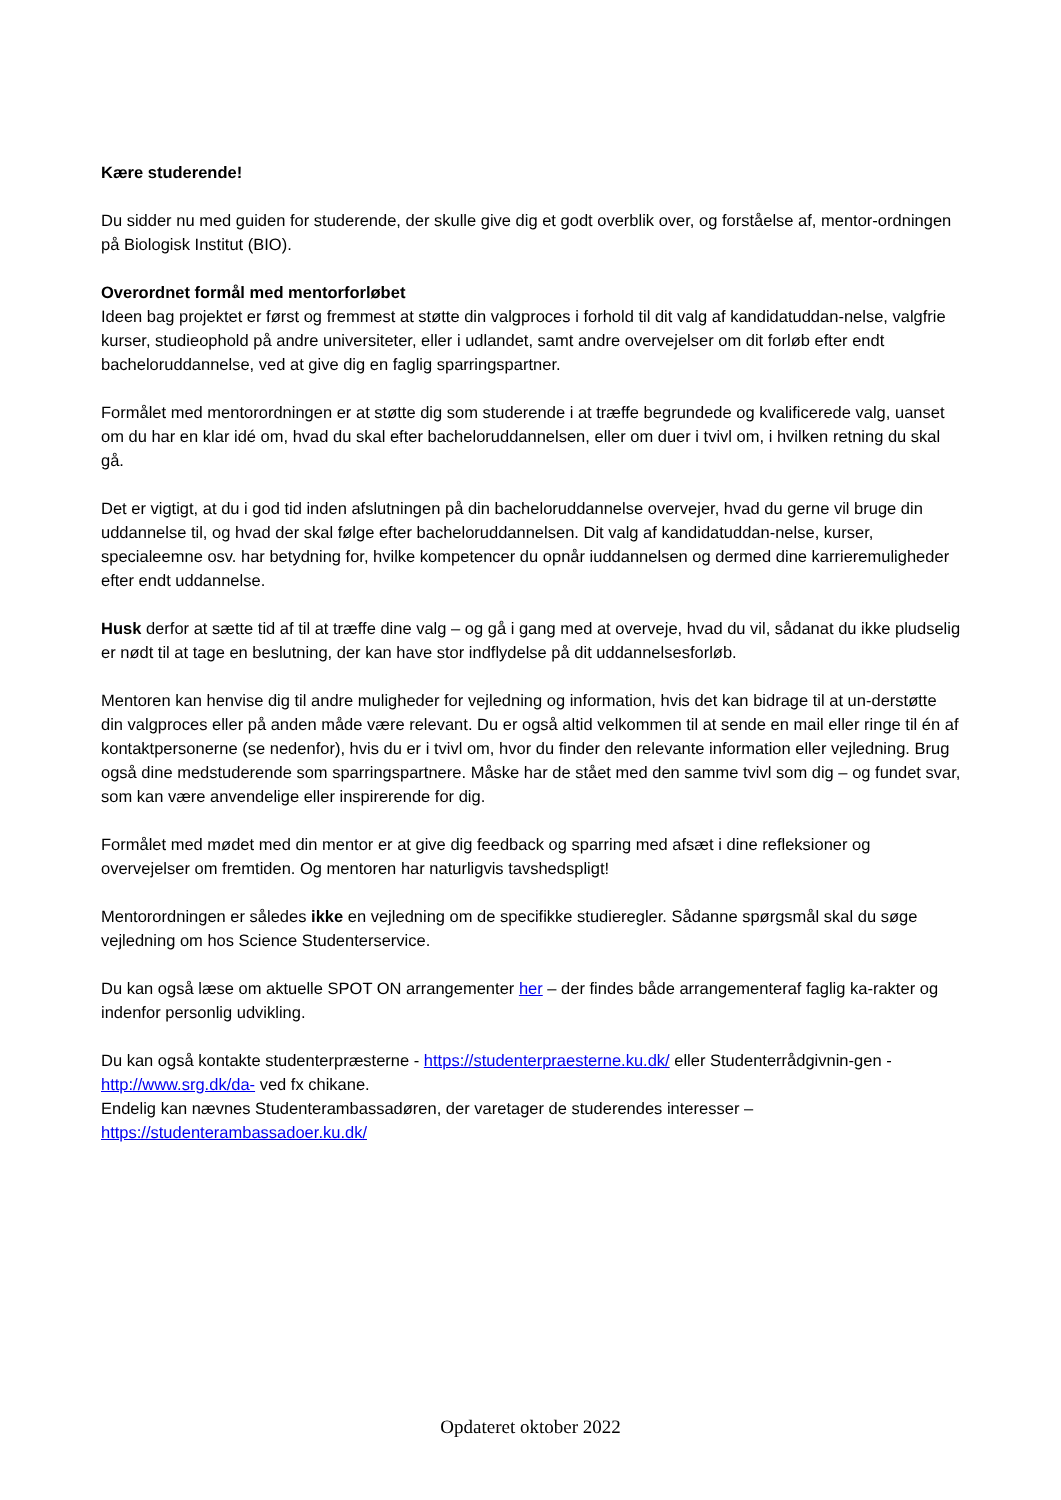Kære studerende!
Du sidder nu med guiden for studerende, der skulle give dig et godt overblik over, og forståelse af, mentor-ordningen på Biologisk Institut (BIO).
Overordnet formål med mentorforløbet
Ideen bag projektet er først og fremmest at støtte din valgproces i forhold til dit valg af kandidatuddan-nelse, valgfrie kurser, studieophold på andre universiteter, eller i udlandet, samt andre overvejelser om dit forløb efter endt bacheloruddannelse, ved at give dig en faglig sparringspartner.
Formålet med mentorordningen er at støtte dig som studerende i at træffe begrundede og kvalificerede valg, uanset om du har en klar idé om, hvad du skal efter bacheloruddannelsen, eller om duer i tvivl om, i hvilken retning du skal gå.
Det er vigtigt, at du i god tid inden afslutningen på din bacheloruddannelse overvejer, hvad du gerne vil bruge din uddannelse til, og hvad der skal følge efter bacheloruddannelsen. Dit valg af kandidatuddan-nelse, kurser, specialeemne osv. har betydning for, hvilke kompetencer du opnår iuddannelsen og dermed dine karrieremuligheder efter endt uddannelse.
Husk derfor at sætte tid af til at træffe dine valg – og gå i gang med at overveje, hvad du vil, sådanat du ikke pludselig er nødt til at tage en beslutning, der kan have stor indflydelse på dit uddannelsesforløb.
Mentoren kan henvise dig til andre muligheder for vejledning og information, hvis det kan bidrage til at un-derstøtte din valgproces eller på anden måde være relevant. Du er også altid velkommen til at sende en mail eller ringe til én af kontaktpersonerne (se nedenfor), hvis du er i tvivl om, hvor du finder den relevante information eller vejledning. Brug også dine medstuderende som sparringspartnere. Måske har de stået med den samme tvivl som dig – og fundet svar, som kan være anvendelige eller inspirerende for dig.
Formålet med mødet med din mentor er at give dig feedback og sparring med afsæt i dine refleksioner og overvejelser om fremtiden. Og mentoren har naturligvis tavshedspligt!
Mentorordningen er således ikke en vejledning om de specifikke studieregler. Sådanne spørgsmål skal du søge vejledning om hos Science Studenterservice.
Du kan også læse om aktuelle SPOT ON arrangementer her – der findes både arrangementeraf faglig ka-rakter og indenfor personlig udvikling.
Du kan også kontakte studenterpræsterne - https://studenterpraesterne.ku.dk/ eller Studenterrådgivnin-gen - http://www.srg.dk/da- ved fx chikane.
Endelig kan nævnes Studenterambassadøren, der varetager de studerendes interesser –
https://studenterambassadoer.ku.dk/
Opdateret oktober 2022